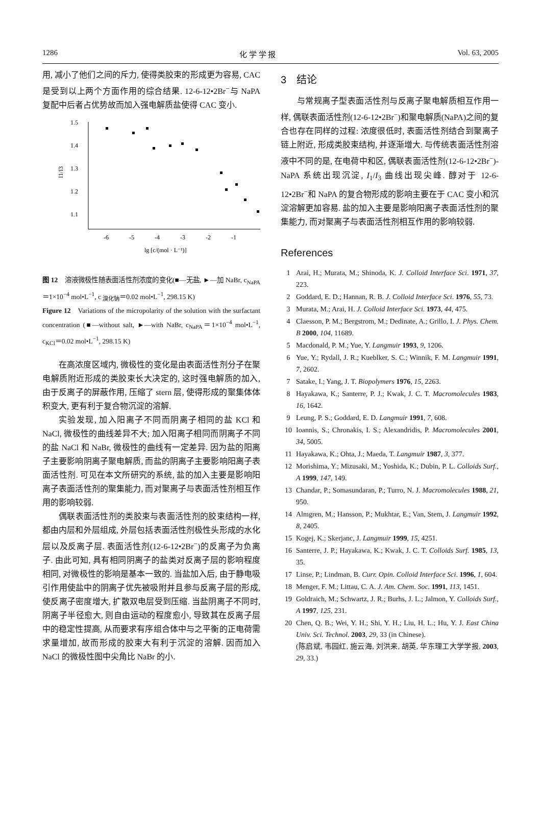1286 化 学 学 报 Vol. 63, 2005
用, 减小了他们之间的斥力, 使得类胶束的形成更为容易, CAC 是受到以上两个方面作用的综合结果. 12-6-12•2Br<sup>−</sup>与 NaPA 复配中后者占优势故而加入强电解质盐使得 CAC 变小.
1.5
1.4
1.3
1.2
1.1
-6
-5
-4
-3
-2
-1
lg [c/(mol · L⁻¹)]
I1/I3
图 12　溶液微极性随表面活性剂浓度的变化(■—无盐, ►—加 NaBr, c<sub>NaPA</sub>＝1×10<sup>−4</sup> mol•L<sup>−1</sup>, c <sub>溴化钠</sub>＝0.02 mol•L<sup>−1</sup>, 298.15 K)
Figure 12　Variations of the micropolarity of the solution with the surfactant concentration (■—without salt, ►—with NaBr, c<sub>NaPA</sub>＝1×10<sup>−4</sup> mol•L<sup>−1</sup>, c<sub>KCl</sub>＝0.02 mol•L<sup>−1</sup>, 298.15 K)
在高浓度区域内, 微极性的变化是由表面活性剂分子在聚电解质附近形成的类胶束长大决定的, 这时强电解质的加入, 由于反离子的屏蔽作用, 压缩了 stern 层, 使得形成的聚集体体积变大, 更有利于复合物沉淀的溶解.
实验发现, 加入阳离子不同而阴离子相同的盐 KCl 和 NaCl, 微极性的曲线差异不大; 加入阳离子相同而阴离子不同的盐 NaCl 和 NaBr, 微极性的曲线有一定差异. 因为盐的阳离子主要影响阴离子聚电解质, 而盐的阴离子主要影响阳离子表面活性剂. 可见在本文所研究的系统, 盐的加入主要是影响阳离子表面活性剂的聚集能力, 而对聚离子与表面活性剂相互作用的影响较弱.
偶联表面活性剂的类胶束与表面活性剂的胶束结构一样, 都由内层和外层组成, 外层包括表面活性剂极性头形成的水化层以及反离子层. 表面活性剂(12-6-12•2Br<sup>−</sup>)的反离子为负离子. 由此可知, 具有相同阴离子的盐类对反离子层的影响程度相同, 对微极性的影响是基本一致的. 当盐加入后, 由于静电吸引作用使盐中的阴离子优先被吸附并且参与反离子层的形成, 使反离子密度增大, 扩散双电层受到压缩. 当盐阴离子不同时, 阴离子半径愈大, 则自由运动的程度愈小, 导致其在反离子层中的稳定性提高, 从而要求有序组合体中与之平衡的正电荷需求量增加, 故而形成的胶束大有利于沉淀的溶解. 因而加入 NaCl 的微极性图中尖角比 NaBr 的小.
3　结论
与常规离子型表面活性剂与反离子聚电解质相互作用一样, 偶联表面活性剂(12-6-12•2Br<sup>−</sup>)和聚电解质(NaPA)之间的复合也存在同样的过程: 浓度很低时, 表面活性剂结合到聚离子链上附近, 形成类胶束结构, 并逐渐增大. 与传统表面活性剂溶液中不同的是, 在电荷中和区, 偶联表面活性剂(12-6-12•2Br<sup>−</sup>)-NaPA 系统出现沉淀, I<sub>1</sub>/I<sub>3</sub> 曲线出现尖峰. 醇对于 12-6-12•2Br<sup>−</sup>和 NaPA 的复合物形成的影响主要在于 CAC 变小和沉淀溶解更加容易. 盐的加入主要是影响阳离子表面活性剂的聚集能力, 而对聚离子与表面活性剂相互作用的影响较弱.
References
1 Arai, H.; Murata, M.; Shinoda, K. J. Colloid Interface Sci. 1971, 37, 223.
2 Goddard, E. D.; Hannan, R. B. J. Colloid Interface Sci. 1976, 55, 73.
3 Murata, M.; Arai, H. J. Colloid Interface Sci. 1973, 44, 475.
4 Claesson, P. M.; Bergstrom, M.; Dedinate, A.; Grillo, I. J. Phys. Chem. B 2000, 104, 11689.
5 Macdonald, P. M.; Yue, Y. Langmuir 1993, 9, 1206.
6 Yue, Y.; Rydall, J. R.; Kueblker, S. C.; Winnik, F. M. Langmuir 1991, 7, 2602.
7 Satake, I.; Yang, J. T. Biopolymers 1976, 15, 2263.
8 Hayakawa, K.; Santerre, P. J.; Kwak, J. C. T. Macromolecules 1983, 16, 1642.
9 Leung, P. S.; Goddard, E. D. Langmuir 1991, 7, 608.
10 Ioannis, S.; Chronakis, I. S.; Alexandridis, P. Macromolecules 2001, 34, 5005.
11 Hayakawa, K.; Ohta, J.; Maeda, T. Langmuir 1987, 3, 377.
12 Morishima, Y.; Mizusaki, M.; Yoshida, K.; Dubin, P. L. Colloids Surf., A 1999, 147, 149.
13 Chandar, P.; Somasundaran, P.; Turro, N. J. Macromolecules 1988, 21, 950.
14 Almgren, M.; Hansson, P.; Mukhtar, E.; Van, Stem, J. Langmuir 1992, 8, 2405.
15 Kogej, K.; Skerjanc, J. Langmuir 1999, 15, 4251.
16 Santerre, J. P.; Hayakawa, K.; Kwak, J. C. T. Colloids Surf. 1985, 13, 35.
17 Linse, P.; Lindman, B. Curr. Opin. Colloid Interface Sci. 1996, 1, 604.
18 Menger, F. M.; Littau, C. A. J. Am. Chem. Soc. 1991, 113, 1451.
19 Goldraich, M.; Schwartz, J. R.; Burhs, J. L.; Jalmon, Y. Colloids Surf., A 1997, 125, 231.
20 Chen, Q. B.; Wei, Y. H.; Shi, Y. H.; Liu, H. L.; Hu, Y. J. East China Univ. Sci. Technol. 2003, 29, 33 (in Chinese).
(陈启斌, 韦园红, 施云海, 刘洪来, 胡英, 华东理工大学学报, 2003, 29, 33.)